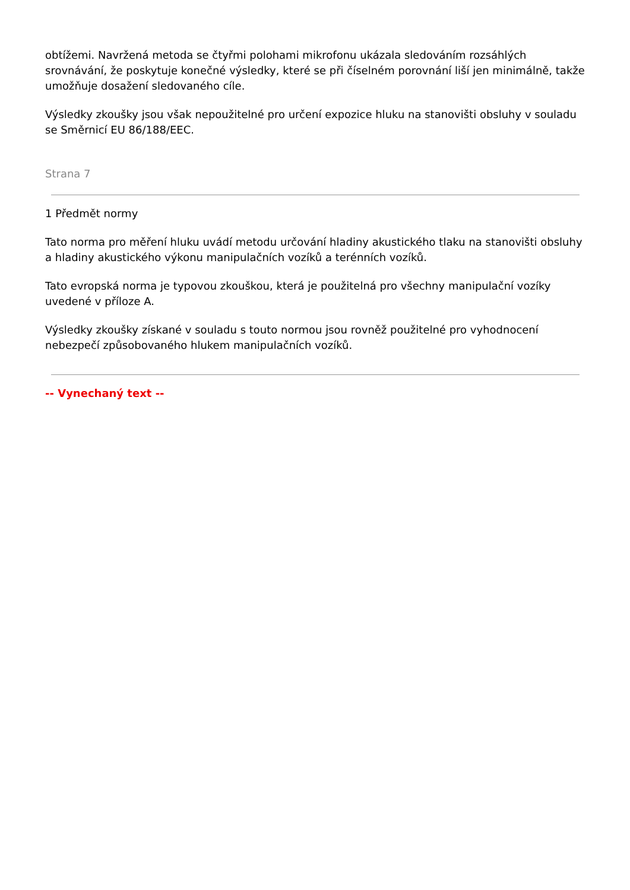obtížemi. Navržená metoda se čtyřmi polohami mikrofonu ukázala sledováním rozsáhlých srovnávání, že poskytuje konečné výsledky, které se při číselném porovnání liší jen minimálně, takže umožňuje dosažení sledovaného cíle.
Výsledky zkoušky jsou však nepoužitelné pro určení expozice hluku na stanovišti obsluhy v souladu se Směrnicí EU 86/188/EEC.
Strana 7
1 Předmět normy
Tato norma pro měření hluku uvádí metodu určování hladiny akustického tlaku na stanovišti obsluhy a hladiny akustického výkonu manipulačních vozíků a terénních vozíků.
Tato evropská norma je typovou zkouškou, která je použitelná pro všechny manipulační vozíky uvedené v příloze A.
Výsledky zkoušky získané v souladu s touto normou jsou rovněž použitelné pro vyhodnocení nebezpečí způsobovaného hlukem manipulačních vozíků.
-- Vynechaný text --